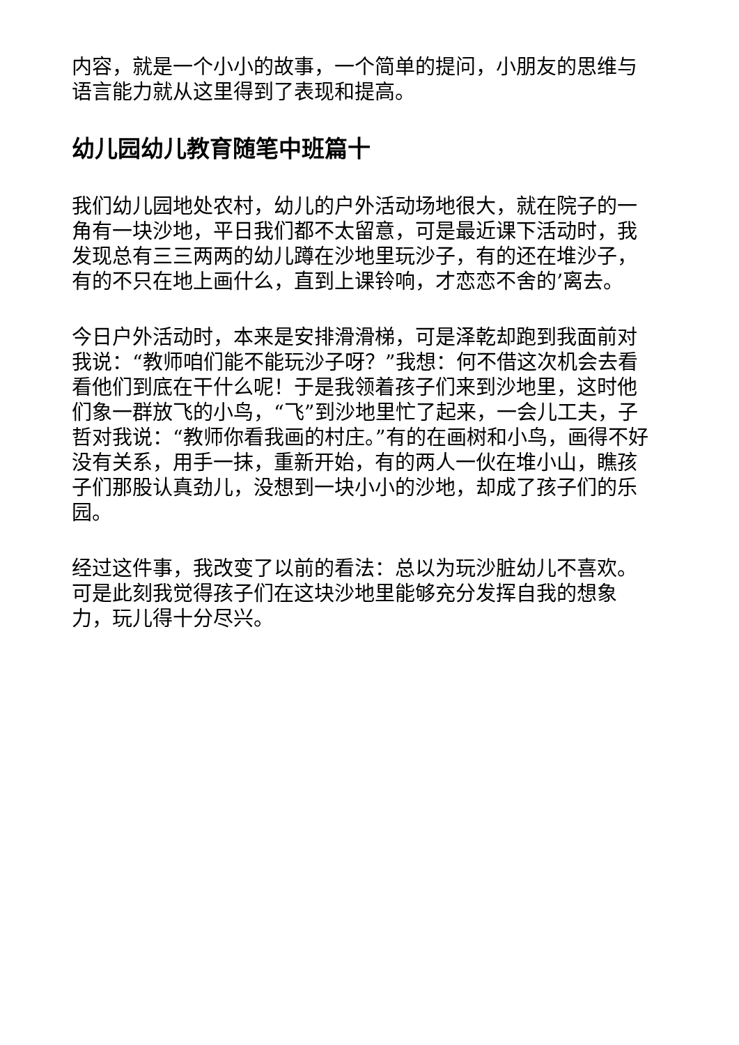内容，就是一个小小的故事，一个简单的提问，小朋友的思维与语言能力就从这里得到了表现和提高。
幼儿园幼儿教育随笔中班篇十
我们幼儿园地处农村，幼儿的户外活动场地很大，就在院子的一角有一块沙地，平日我们都不太留意，可是最近课下活动时，我发现总有三三两两的幼儿蹲在沙地里玩沙子，有的还在堆沙子，有的不只在地上画什么，直到上课铃响，才恋恋不舍的’离去。
今日户外活动时，本来是安排滑滑梯，可是泽乾却跑到我面前对我说：“教师咱们能不能玩沙子呀？”我想：何不借这次机会去看看他们到底在干什么呢！于是我领着孩子们来到沙地里，这时他们象一群放飞的小鸟，“飞”到沙地里忙了起来，一会儿工夫，子哲对我说：“教师你看我画的村庄。”有的在画树和小鸟，画得不好没有关系，用手一抹，重新开始，有的两人一伙在堆小山，瞧孩子们那股认真劲儿，没想到一块小小的沙地，却成了孩子们的乐园。
经过这件事，我改变了以前的看法：总以为玩沙脏幼儿不喜欢。可是此刻我觉得孩子们在这块沙地里能够充分发挥自我的想象力，玩儿得十分尽兴。